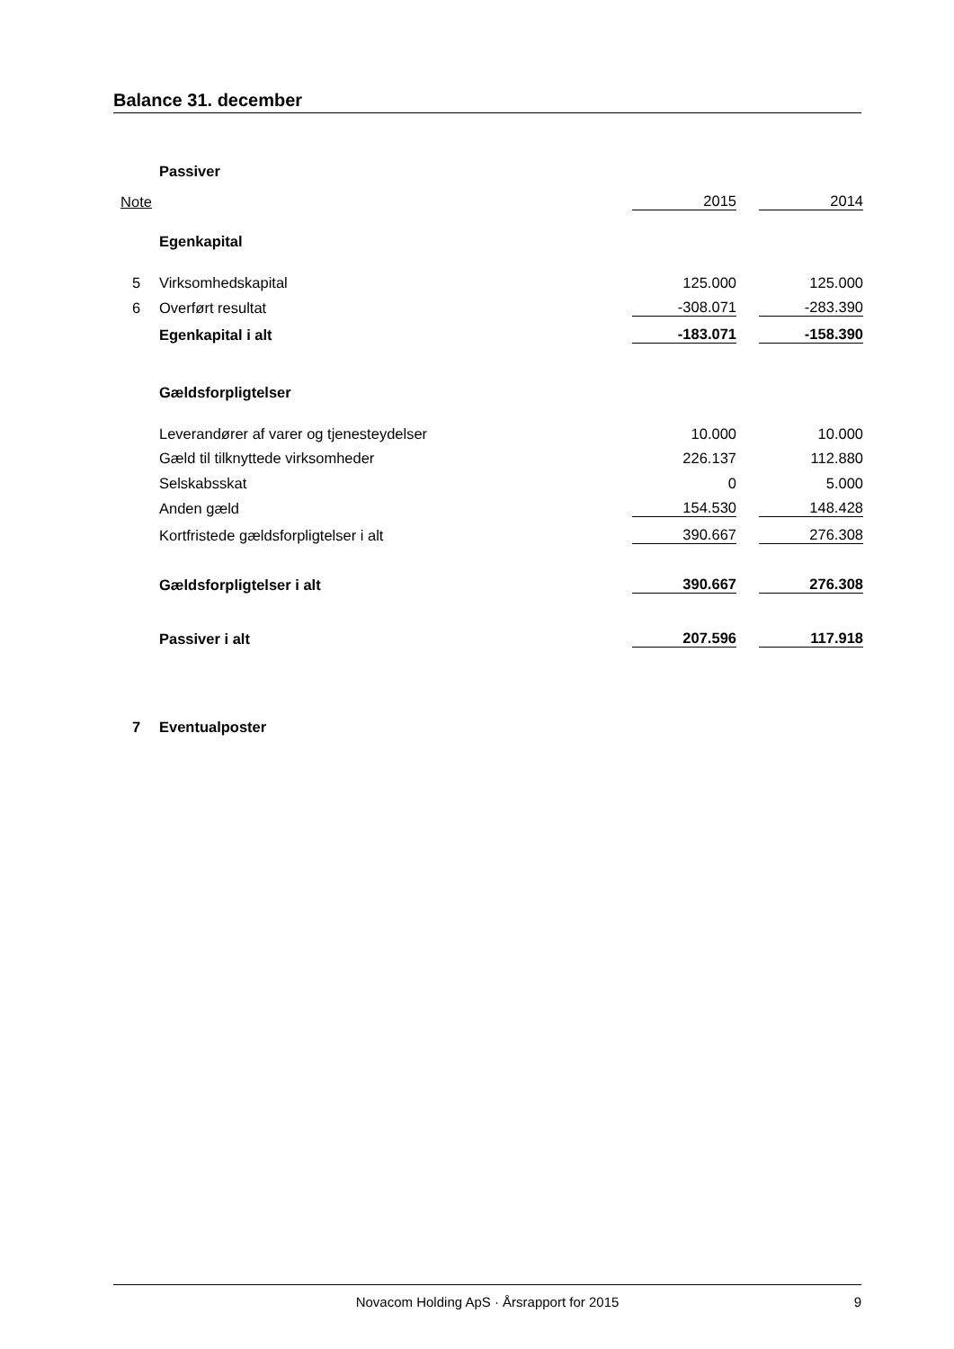Balance 31. december
| | Passiver | | | |
| Note | | 2015 | | 2014 |
| | Egenkapital | | | |
| 5 | Virksomhedskapital | 125.000 | | 125.000 |
| 6 | Overført resultat | -308.071 | | -283.390 |
| | Egenkapital i alt | -183.071 | | -158.390 |
| | Gældsforpligtelser | | | |
| | Leverandører af varer og tjenesteydelser | 10.000 | | 10.000 |
| | Gæld til tilknyttede virksomheder | 226.137 | | 112.880 |
| | Selskabsskat | 0 | | 5.000 |
| | Anden gæld | 154.530 | | 148.428 |
| | Kortfristede gældsforpligtelser i alt | 390.667 | | 276.308 |
| | Gældsforpligtelser i alt | 390.667 | | 276.308 |
| | Passiver i alt | 207.596 | | 117.918 |
| 7 | Eventualposter | | | |
Novacom Holding ApS · Årsrapport for 2015 9